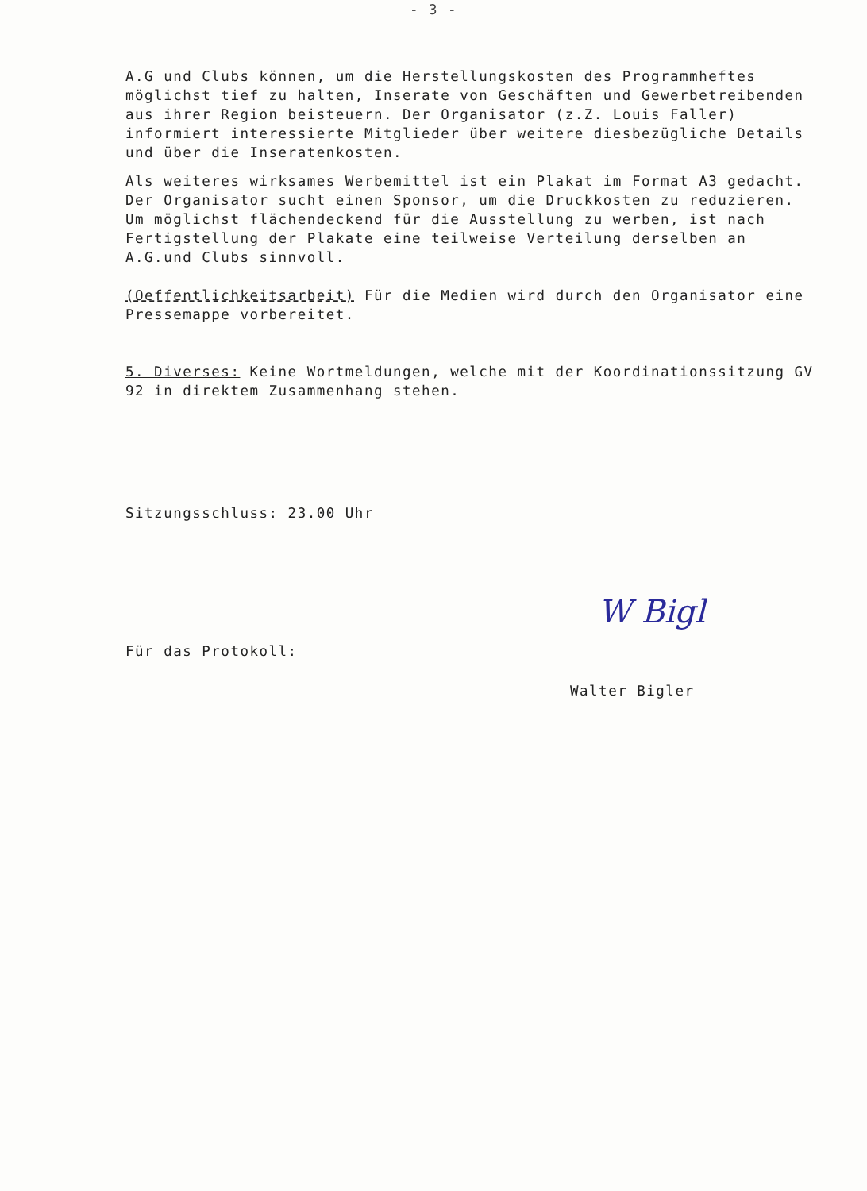- 3 -
A.G und Clubs können, um die Herstellungskosten des Programmheftes möglichst tief zu halten, Inserate von Geschäften und Gewerbetreibenden aus ihrer Region beisteuern. Der Organisator (z.Z. Louis Faller) informiert interessierte Mitglieder über weitere diesbezügliche Details und über die Inseratenkosten.
Als weiteres wirksames Werbemittel ist ein Plakat im Format A3 gedacht. Der Organisator sucht einen Sponsor, um die Druckkosten zu reduzieren. Um möglichst flächendeckend für die Ausstellung zu werben, ist nach Fertigstellung der Plakate eine teilweise Verteilung derselben an A.G.und Clubs sinnvoll.
(Oeffentlichkeitsarbeit) Für die Medien wird durch den Organisator eine Pressemappe vorbereitet.
5. Diverses: Keine Wortmeldungen, welche mit der Koordinationssitzung GV 92 in direktem Zusammenhang stehen.
Sitzungsschluss: 23.00 Uhr
Für das Protokoll: W Bigl
Walter Bigler